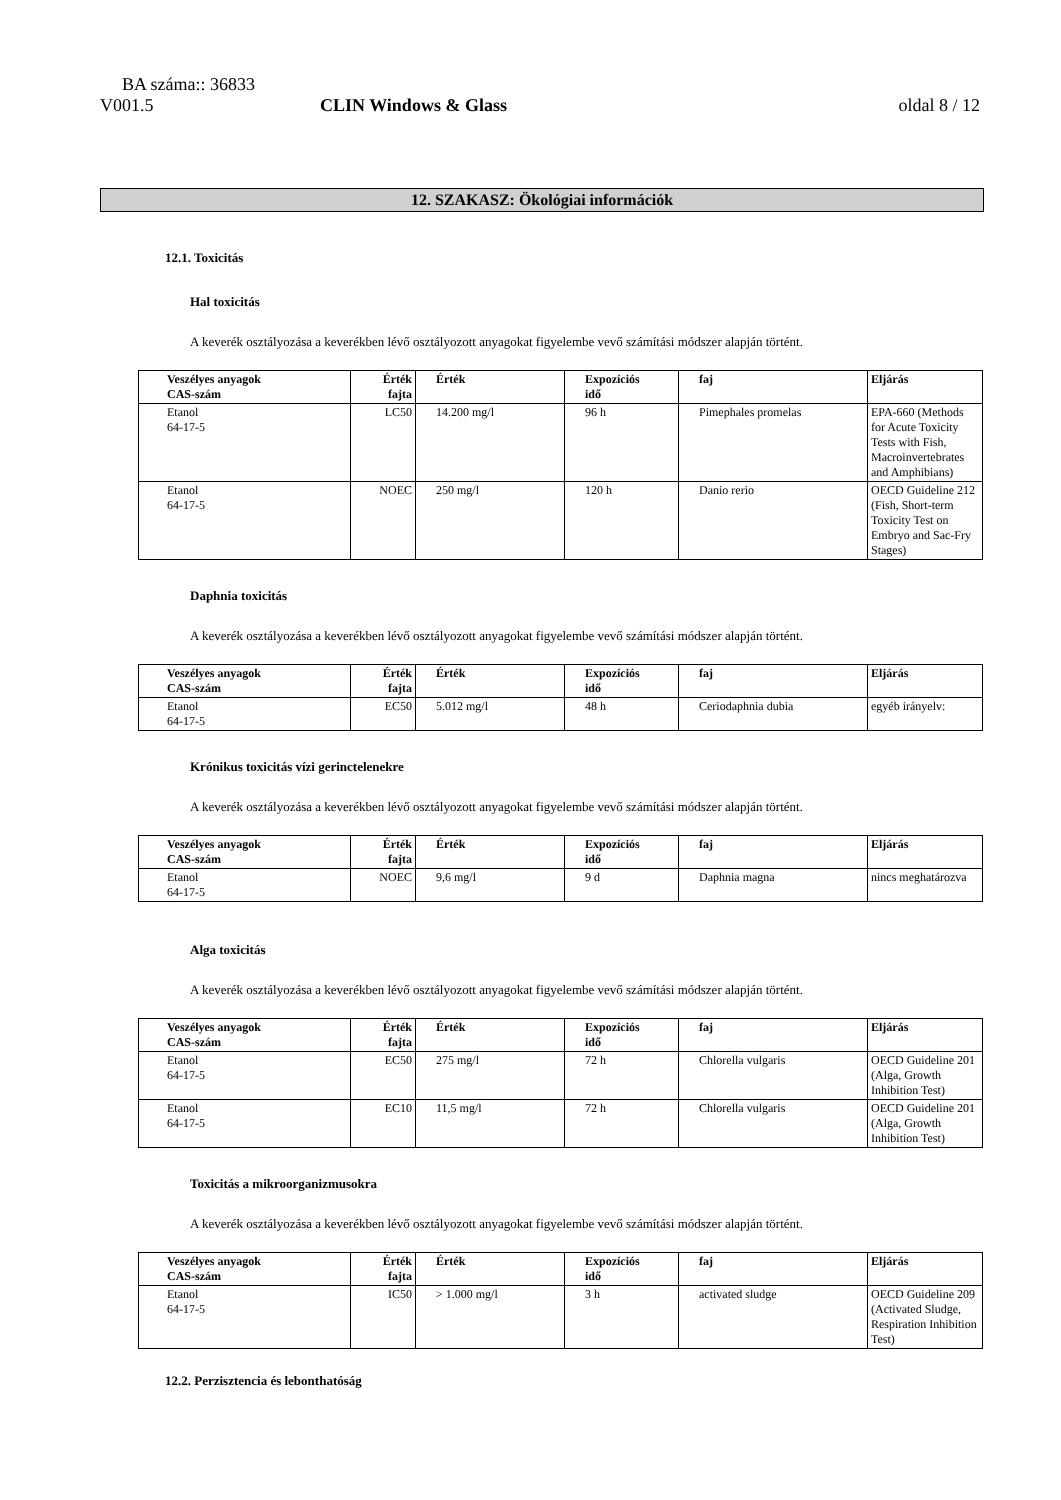BA száma:: 36833
V001.5 CLIN Windows & Glass oldal 8 / 12
12. SZAKASZ: Ökológiai információk
12.1. Toxicitás
Hal toxicitás
A keverék osztályozása a keverékben lévő osztályozott anyagokat figyelembe vevő számítási módszer alapján történt.
| Veszélyes anyagok CAS-szám | Érték fajta | Érték | Expozíciós idő | faj | Eljárás |
| --- | --- | --- | --- | --- | --- |
| Etanol 64-17-5 | LC50 | 14.200 mg/l | 96 h | Pimephales promelas | EPA-660 (Methods for Acute Toxicity Tests with Fish, Macroinvertebrates and Amphibians) |
| Etanol 64-17-5 | NOEC | 250 mg/l | 120 h | Danio rerio | OECD Guideline 212 (Fish, Short-term Toxicity Test on Embryo and Sac-Fry Stages) |
Daphnia toxicitás
A keverék osztályozása a keverékben lévő osztályozott anyagokat figyelembe vevő számítási módszer alapján történt.
| Veszélyes anyagok CAS-szám | Érték fajta | Érték | Expozíciós idő | faj | Eljárás |
| --- | --- | --- | --- | --- | --- |
| Etanol 64-17-5 | EC50 | 5.012 mg/l | 48 h | Ceriodaphnia dubia | egyéb irányelv: |
Krónikus toxicitás vízi gerinctelenekre
A keverék osztályozása a keverékben lévő osztályozott anyagokat figyelembe vevő számítási módszer alapján történt.
| Veszélyes anyagok CAS-szám | Érték fajta | Érték | Expozíciós idő | faj | Eljárás |
| --- | --- | --- | --- | --- | --- |
| Etanol 64-17-5 | NOEC | 9,6 mg/l | 9 d | Daphnia magna | nincs meghatározva |
Alga toxicitás
A keverék osztályozása a keverékben lévő osztályozott anyagokat figyelembe vevő számítási módszer alapján történt.
| Veszélyes anyagok CAS-szám | Érték fajta | Érték | Expozíciós idő | faj | Eljárás |
| --- | --- | --- | --- | --- | --- |
| Etanol 64-17-5 | EC50 | 275 mg/l | 72 h | Chlorella vulgaris | OECD Guideline 201 (Alga, Growth Inhibition Test) |
| Etanol 64-17-5 | EC10 | 11,5 mg/l | 72 h | Chlorella vulgaris | OECD Guideline 201 (Alga, Growth Inhibition Test) |
Toxicitás a mikroorganizmusokra
A keverék osztályozása a keverékben lévő osztályozott anyagokat figyelembe vevő számítási módszer alapján történt.
| Veszélyes anyagok CAS-szám | Érték fajta | Érték | Expozíciós idő | faj | Eljárás |
| --- | --- | --- | --- | --- | --- |
| Etanol 64-17-5 | IC50 | > 1.000 mg/l | 3 h | activated sludge | OECD Guideline 209 (Activated Sludge, Respiration Inhibition Test) |
12.2. Perzisztencia és lebonthatóság